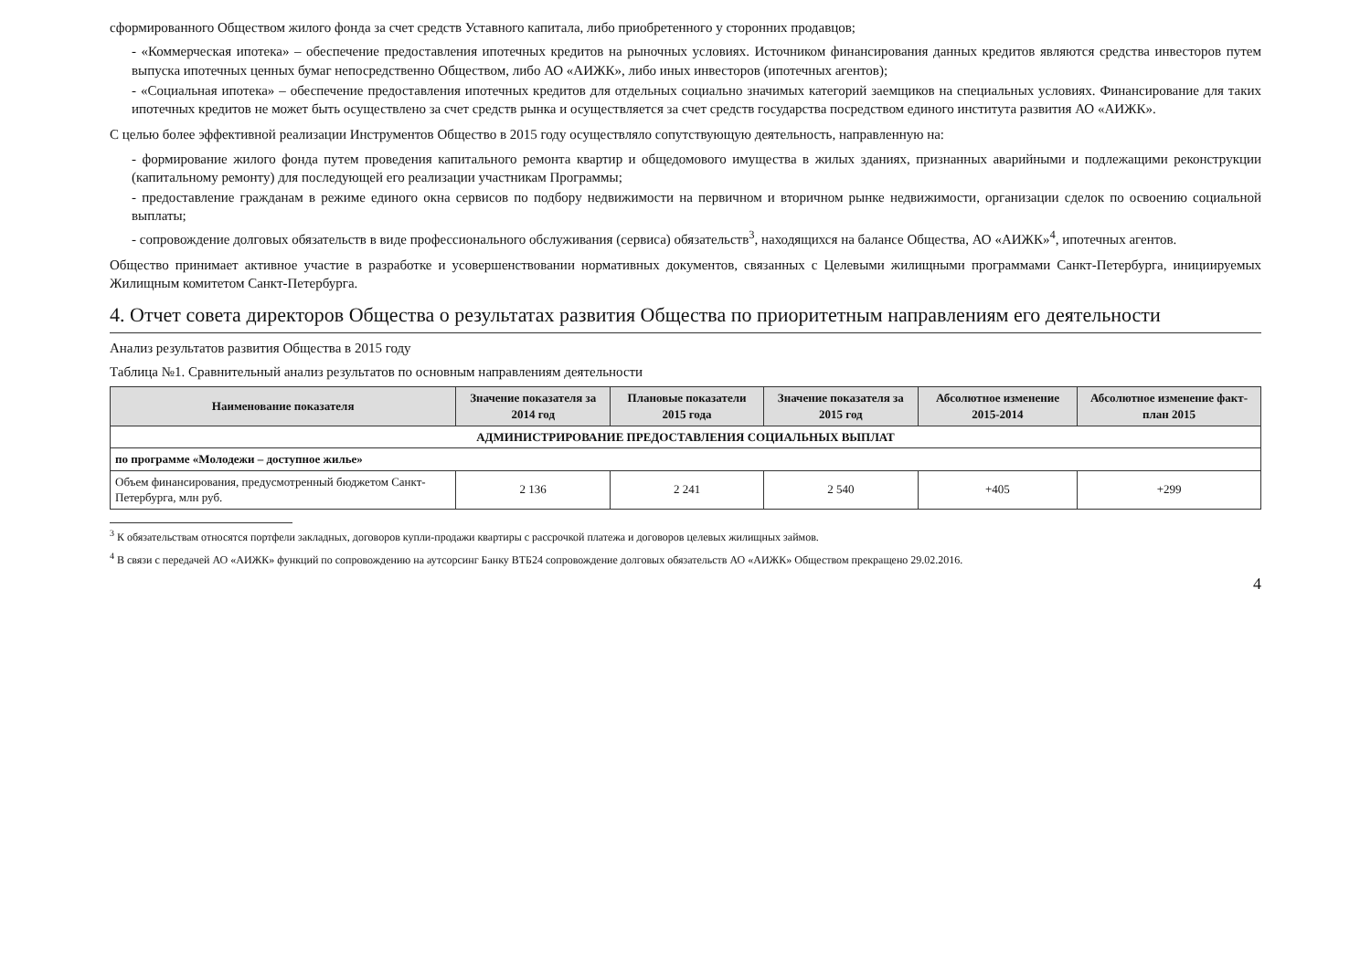сформированного Обществом жилого фонда за счет средств Уставного капитала, либо приобретенного у сторонних продавцов;
- «Коммерческая ипотека» – обеспечение предоставления ипотечных кредитов на рыночных условиях. Источником финансирования данных кредитов являются средства инвесторов путем выпуска ипотечных ценных бумаг непосредственно Обществом, либо АО «АИЖК», либо иных инвесторов (ипотечных агентов);
- «Социальная ипотека» – обеспечение предоставления ипотечных кредитов для отдельных социально значимых категорий заемщиков на специальных условиях. Финансирование для таких ипотечных кредитов не может быть осуществлено за счет средств рынка и осуществляется за счет средств государства посредством единого института развития АО «АИЖК».
С целью более эффективной реализации Инструментов Общество в 2015 году осуществляло сопутствующую деятельность, направленную на:
- формирование жилого фонда путем проведения капитального ремонта квартир и общедомового имущества в жилых зданиях, признанных аварийными и подлежащими реконструкции (капитальному ремонту) для последующей его реализации участникам Программы;
- предоставление гражданам в режиме единого окна сервисов по подбору недвижимости на первичном и вторичном рынке недвижимости, организации сделок по освоению социальной выплаты;
- сопровождение долговых обязательств в виде профессионального обслуживания (сервиса) обязательств<sup>3</sup>, находящихся на балансе Общества, АО «АИЖК»<sup>4</sup>, ипотечных агентов.
Общество принимает активное участие в разработке и усовершенствовании нормативных документов, связанных с Целевыми жилищными программами Санкт-Петербурга, инициируемых Жилищным комитетом Санкт-Петербурга.
4. Отчет совета директоров Общества о результатах развития Общества по приоритетным направлениям его деятельности
Анализ результатов развития Общества в 2015 году
Таблица №1. Сравнительный анализ результатов по основным направлениям деятельности
| Наименование показателя | Значение показателя за 2014 год | Плановые показатели 2015 года | Значение показателя за 2015 год | Абсолютное изменение 2015-2014 | Абсолютное изменение факт-план 2015 |
| --- | --- | --- | --- | --- | --- |
| АДМИНИСТРИРОВАНИЕ ПРЕДОСТАВЛЕНИЯ СОЦИАЛЬНЫХ ВЫПЛАТ | | | | | |
| по программе «Молодежи – доступное жилье» | | | | | |
| Объем финансирования, предусмотренный бюджетом Санкт-Петербурга, млн руб. | 2 136 | 2 241 | 2 540 | +405 | +299 |
<sup>3</sup> К обязательствам относятся портфели закладных, договоров купли-продажи квартиры с рассрочкой платежа и договоров целевых жилищных займов.
<sup>4</sup> В связи с передачей АО «АИЖК» функций по сопровождению на аутсорсинг Банку ВТБ24 сопровождение долговых обязательств АО «АИЖК» Обществом прекращено 29.02.2016.
4